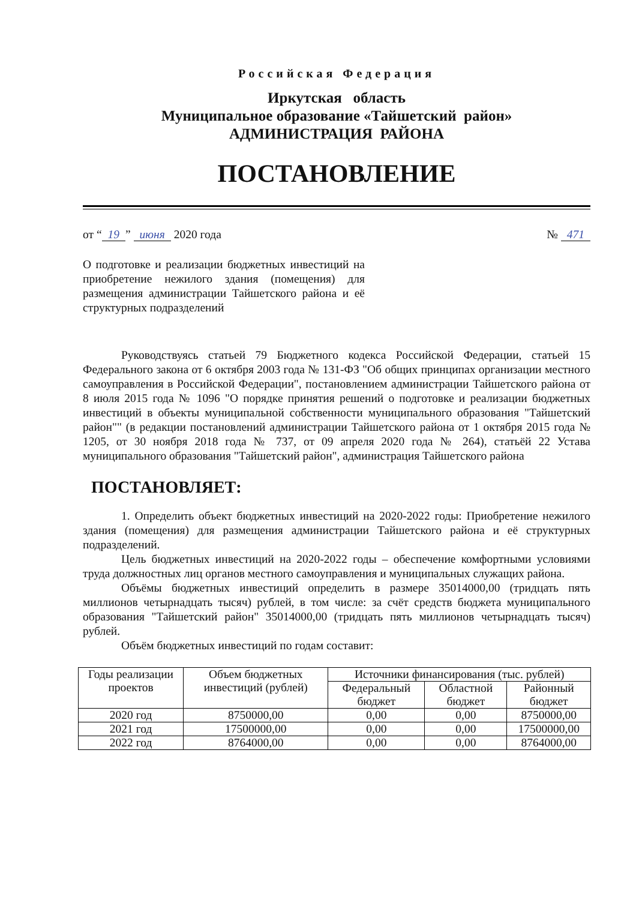Российская Федерация
Иркутская область
Муниципальное образование «Тайшетский район»
АДМИНИСТРАЦИЯ РАЙОНА
ПОСТАНОВЛЕНИЕ
от “19” июня 2020 года № 471
О подготовке и реализации бюджетных инвестиций на приобретение нежилого здания (помещения) для размещения администрации Тайшетского района и её структурных подразделений
Руководствуясь статьей 79 Бюджетного кодекса Российской Федерации, статьей 15 Федерального закона от 6 октября 2003 года № 131-ФЗ "Об общих принципах организации местного самоуправления в Российской Федерации", постановлением администрации Тайшетского района от 8 июля 2015 года № 1096 "О порядке принятия решений о подготовке и реализации бюджетных инвестиций в объекты муниципальной собственности муниципального образования "Тайшетский район"" (в редакции постановлений администрации Тайшетского района от 1 октября 2015 года № 1205, от 30 ноября 2018 года № 737, от 09 апреля 2020 года № 264), статьёй 22 Устава муниципального образования "Тайшетский район", администрация Тайшетского района
ПОСТАНОВЛЯЕТ:
1. Определить объект бюджетных инвестиций на 2020-2022 годы: Приобретение нежилого здания (помещения) для размещения администрации Тайшетского района и её структурных подразделений.
Цель бюджетных инвестиций на 2020-2022 годы – обеспечение комфортными условиями труда должностных лиц органов местного самоуправления и муниципальных служащих района.
Объёмы бюджетных инвестиций определить в размере 35014000,00 (тридцать пять миллионов четырнадцать тысяч) рублей, в том числе: за счёт средств бюджета муниципального образования "Тайшетский район" 35014000,00 (тридцать пять миллионов четырнадцать тысяч) рублей.
Объём бюджетных инвестиций по годам составит:
| Годы реализации проектов | Объем бюджетных инвестиций (рублей) | Источники финансирования (тыс. рублей) | | |
| --- | --- | --- | --- | --- |
| | | Федеральный бюджет | Областной бюджет | Районный бюджет |
| 2020 год | 8750000,00 | 0,00 | 0,00 | 8750000,00 |
| 2021 год | 17500000,00 | 0,00 | 0,00 | 17500000,00 |
| 2022 год | 8764000,00 | 0,00 | 0,00 | 8764000,00 |